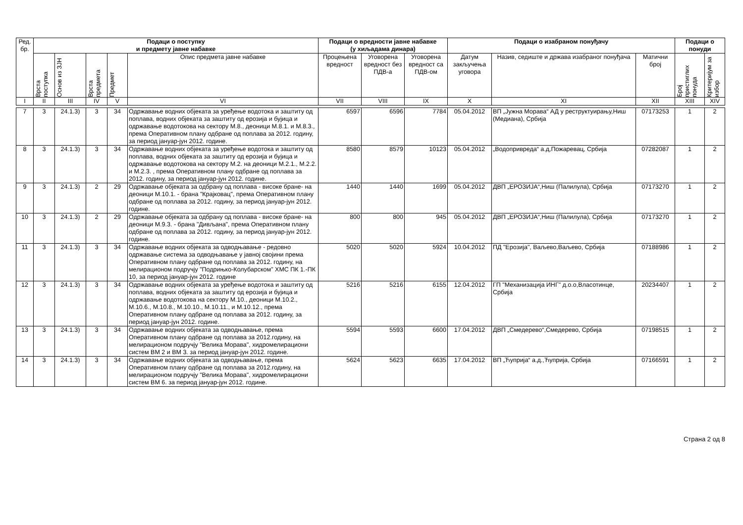| Ред. бр. | Подаци о поступку и предмету јавне набавке | | | | | Подаци о вредности јавне набавке (у хиљадама динара) | | | Подаци о изабраном понуђачу | | | Подаци о понуди | |
| --- | --- | --- | --- | --- | --- | --- | --- | --- | --- | --- | --- | --- | --- |
| | Врста поступка | Основ из ЗЈН | Врста предмета | Предмет | Опис предмета јавне набавке | Процењена вредност | Уговорена вредност без ПДВ-а | Уговорена вредност са ПДВ-ом | Датум закључења уговора | Назив, седиште и држава изабраног понуђача | Матични број | Број пристиглих понуда | Критеријум за избор |
| I | II | III | IV | V | VI | VII | VIII | IX | X | XI | XII | XIII | XIV |
| 7 | 3 | 24.1.3) | 3 | 34 | Одржавање водних објеката за уређење водотока и заштиту од поплава, водних објеката за заштиту од ерозија и бујица и одржавање водотокова на сектору М.8., деоници М.8.1. и М.8.3., према Оперативном плану одбране од поплава за 2012. годину, за период јануар-јун 2012. године. | 6597 | 6596 | 7784 | 05.04.2012 | ВП „Јужна Морава“ АД у реструктуирању,Ниш (Медиана), Србија | 07173253 | 1 | 2 |
| 8 | 3 | 24.1.3) | 3 | 34 | Одржавање водних објеката за уређење водотока и заштиту од поплава, водних објеката за заштиту од ерозија и бујица и одржавање водотокова на сектору М.2. на деоници М.2.1., М.2.2. и М.2.3. , према Оперативном плану одбране од поплава за 2012. годину, за период јануар-јун 2012. године. | 8580 | 8579 | 10123 | 05.04.2012 | „Водопривреда“ а.д,Пожаревац, Србија | 07282087 | 1 | 2 |
| 9 | 3 | 24.1.3) | 2 | 29 | Одржавање објеката за одбрану од поплава - високе бране- на деоници М.10.1. - брана "Крајковац", према Оперативном плану одбране од поплава за 2012. годину, за период јануар-јун 2012. године. | 1440 | 1440 | 1699 | 05.04.2012 | ДВП „ЕРОЗИЈА“,Ниш (Палилула), Србија | 07173270 | 1 | 2 |
| 10 | 3 | 24.1.3) | 2 | 29 | Одржавање објеката за одбрану од поплава - високе бране- на деоници М.9.3. - брана "Дивљана", према Оперативном плану одбране од поплава за 2012. годину, за период јануар-јун 2012. године. | 800 | 800 | 945 | 05.04.2012 | ДВП „ЕРОЗИЈА“,Ниш (Палилула), Србија | 07173270 | 1 | 2 |
| 11 | 3 | 24.1.3) | 3 | 34 | Одржавање водних објеката за одводњавање - редовно одржавање система за одводњавање у јавној својини према Оперативном плану одбране од поплава за 2012. годину, на мелирационом подручју "Подрињко-Колубарском" ХМС ПК 1.-ПК 10, за период јануар-јун 2012. године | 5020 | 5020 | 5924 | 10.04.2012 | ПД "Ерозија", Ваљево,Ваљево, Србија | 07188986 | 1 | 2 |
| 12 | 3 | 24.1.3) | 3 | 34 | Одржавање водних објеката за уређење водотока и заштиту од поплава, водних објеката за заштиту од ерозија и бујица и одржавање водотокова на сектору М.10., деоници М.10.2., М.10.6., М.10.8., М.10.10., М.10.11., и М.10.12., према Оперативном плану одбране од поплава за 2012. годину, за период јануар-јун 2012. године. | 5216 | 5216 | 6155 | 12.04.2012 | ГП "Механизација ИНГ" д.о.о,Власотинце, Србија | 20234407 | 1 | 2 |
| 13 | 3 | 24.1.3) | 3 | 34 | Одржавање водних објеката за одводњавање, према Оперативном плану одбране од поплава за 2012.годину, на мелирационом подручју "Велика Морава", хидромелирациони систем ВМ 2 и ВМ 3. за период јануар-јун 2012. године. | 5594 | 5593 | 6600 | 17.04.2012 | ДВП „Смедерево“,Смедерево, Србија | 07198515 | 1 | 2 |
| 14 | 3 | 24.1.3) | 3 | 34 | Одржавање водних објеката за одводњавање, према Оперативном плану одбране од поплава за 2012.годину, на мелирационом подручју "Велика Морава", хидромелирациони систем ВМ 6. за период јануар-јун 2012. године. | 5624 | 5623 | 6635 | 17.04.2012 | ВП „Ћуприја“ а.д.,Ћуприја, Србија | 07166591 | 1 | 2 |
Страна 2 од 8